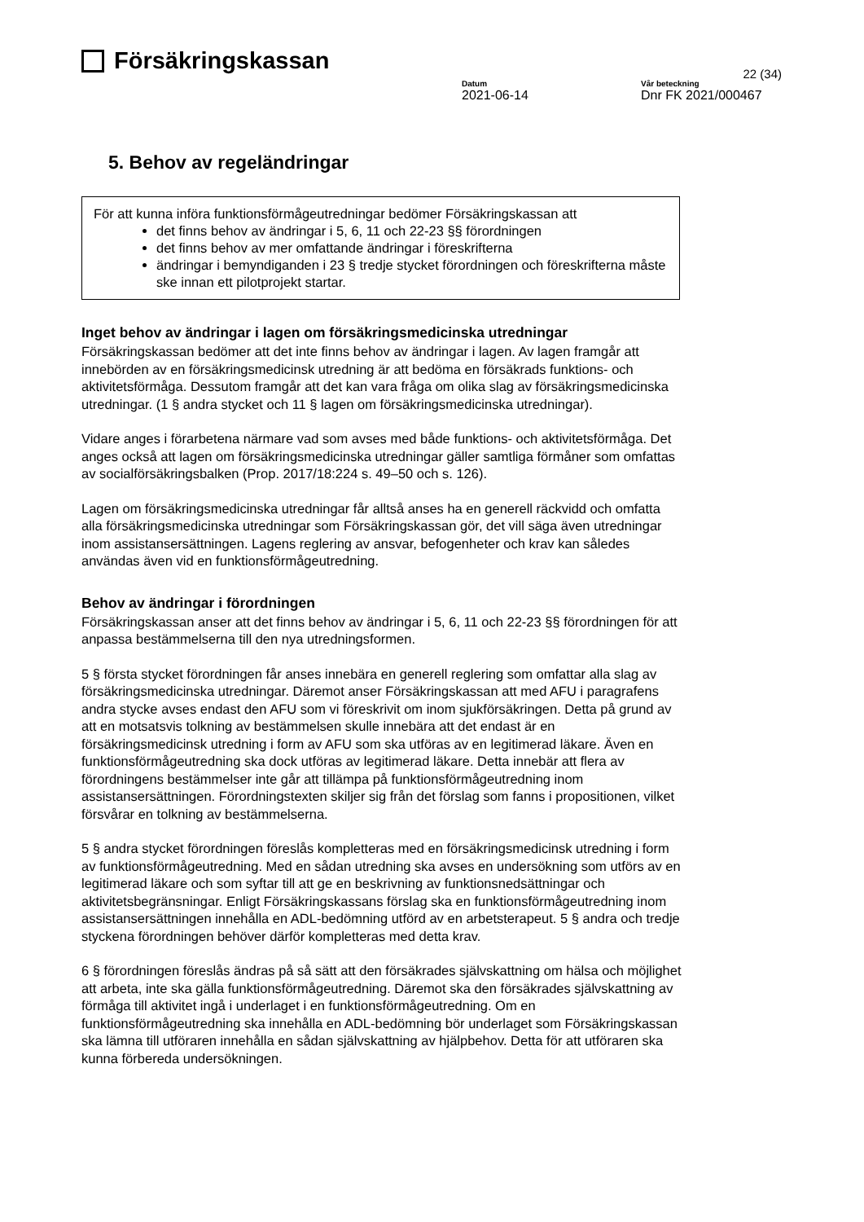Försäkringskassan
22 (34)
Datum
2021-06-14
Vår beteckning
Dnr FK 2021/000467
5. Behov av regeländringar
För att kunna införa funktionsförmågeutredningar bedömer Försäkringskassan att
det finns behov av ändringar i 5, 6, 11 och 22-23 §§ förordningen
det finns behov av mer omfattande ändringar i föreskrifterna
ändringar i bemyndiganden i 23 § tredje stycket förordningen och föreskrifterna måste ske innan ett pilotprojekt startar.
Inget behov av ändringar i lagen om försäkringsmedicinska utredningar
Försäkringskassan bedömer att det inte finns behov av ändringar i lagen. Av lagen framgår att innebörden av en försäkringsmedicinsk utredning är att bedöma en försäkrads funktions- och aktivitetsförmåga. Dessutom framgår att det kan vara fråga om olika slag av försäkringsmedicinska utredningar. (1 § andra stycket och 11 § lagen om försäkringsmedicinska utredningar).
Vidare anges i förarbetena närmare vad som avses med både funktions- och aktivitetsförmåga. Det anges också att lagen om försäkringsmedicinska utredningar gäller samtliga förmåner som omfattas av socialförsäkringsbalken (Prop. 2017/18:224 s. 49–50 och s. 126).
Lagen om försäkringsmedicinska utredningar får alltså anses ha en generell räckvidd och omfatta alla försäkringsmedicinska utredningar som Försäkringskassan gör, det vill säga även utredningar inom assistansersättningen. Lagens reglering av ansvar, befogenheter och krav kan således användas även vid en funktionsförmågeutredning.
Behov av ändringar i förordningen
Försäkringskassan anser att det finns behov av ändringar i 5, 6, 11 och 22-23 §§ förordningen för att anpassa bestämmelserna till den nya utredningsformen.
5 § första stycket förordningen får anses innebära en generell reglering som omfattar alla slag av försäkringsmedicinska utredningar. Däremot anser Försäkringskassan att med AFU i paragrafens andra stycke avses endast den AFU som vi föreskrivit om inom sjukförsäkringen. Detta på grund av att en motsatsvis tolkning av bestämmelsen skulle innebära att det endast är en försäkringsmedicinsk utredning i form av AFU som ska utföras av en legitimerad läkare. Även en funktionsförmågeutredning ska dock utföras av legitimerad läkare. Detta innebär att flera av förordningens bestämmelser inte går att tillämpa på funktionsförmågeutredning inom assistansersättningen. Förordningstexten skiljer sig från det förslag som fanns i propositionen, vilket försvårar en tolkning av bestämmelserna.
5 § andra stycket förordningen föreslås kompletteras med en försäkringsmedicinsk utredning i form av funktionsförmågeutredning. Med en sådan utredning ska avses en undersökning som utförs av en legitimerad läkare och som syftar till att ge en beskrivning av funktionsnedsättningar och aktivitetsbegränsningar. Enligt Försäkringskassans förslag ska en funktionsförmågeutredning inom assistansersättningen innehålla en ADL-bedömning utförd av en arbetsterapeut. 5 § andra och tredje styckena förordningen behöver därför kompletteras med detta krav.
6 § förordningen föreslås ändras på så sätt att den försäkrades självskattning om hälsa och möjlighet att arbeta, inte ska gälla funktionsförmågeutredning. Däremot ska den försäkrades självskattning av förmåga till aktivitet ingå i underlaget i en funktionsförmågeutredning. Om en funktionsförmågeutredning ska innehålla en ADL-bedömning bör underlaget som Försäkringskassan ska lämna till utföraren innehålla en sådan självskattning av hjälpbehov. Detta för att utföraren ska kunna förbereda undersökningen.